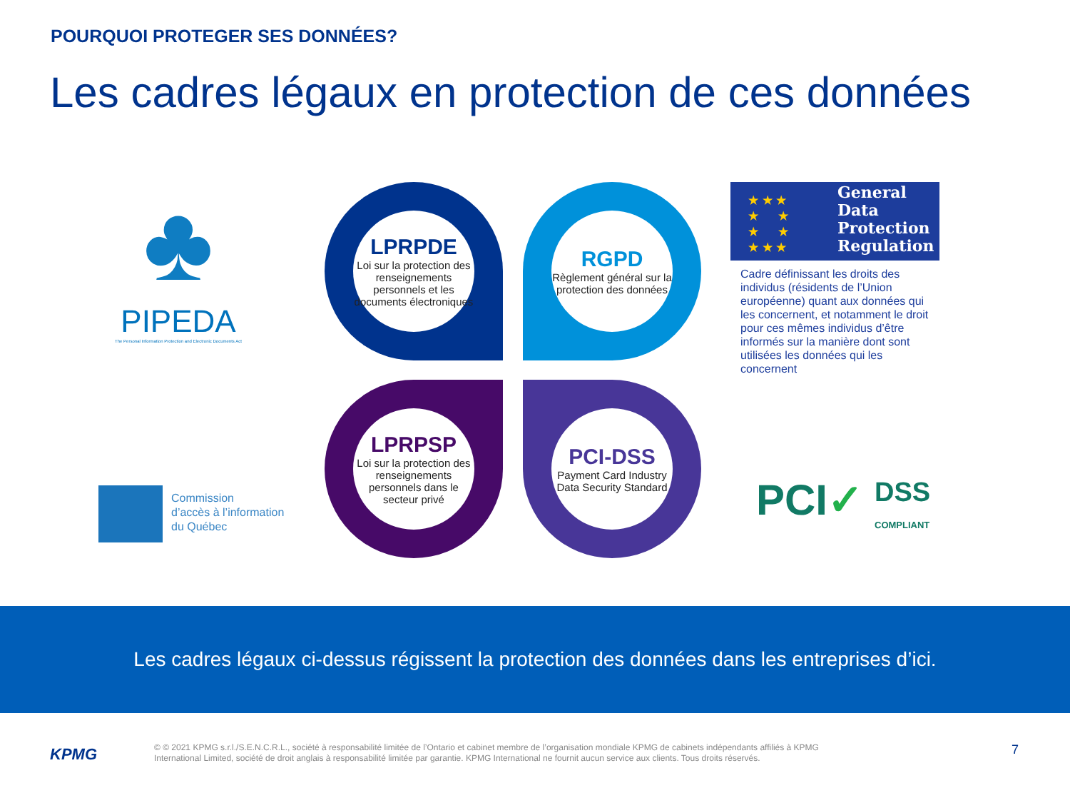POURQUOI PROTEGER SES DONNÉES?
Les cadres légaux en protection de ces données
♣
PIPEDA
The Personal Information Protection and Electronic Documents Act
LPRPDE
Loi sur la protection des renseignements personnels et les documents électroniques
RGPD
Règlement général sur la protection des données
LPRPSP
Loi sur la protection des renseignements personnels dans le secteur privé
PCI-DSS
Payment Card Industry Data Security Standard
★ ★ ★
★ ★
★ ★
★ ★ ★
General
Data
Protection
Regulation
Cadre définissant les droits des individus (résidents de l’Union européenne) quant aux données qui les concernent, et notamment le droit pour ces mêmes individus d’être informés sur la manière dont sont utilisées les données qui les concernent
Commission
d’accès à l’information
du Québec
PCI✓
DSS
COMPLIANT
Les cadres légaux ci-dessus régissent la protection des données dans les entreprises d’ici.
KPMG
© © 2021 KPMG s.r.l./S.E.N.C.R.L., société à responsabilité limitée de l’Ontario et cabinet membre de l’organisation mondiale KPMG de cabinets indépendants affiliés à KPMG International Limited, société de droit anglais à responsabilité limitée par garantie. KPMG International ne fournit aucun service aux clients. Tous droits réservés.
7